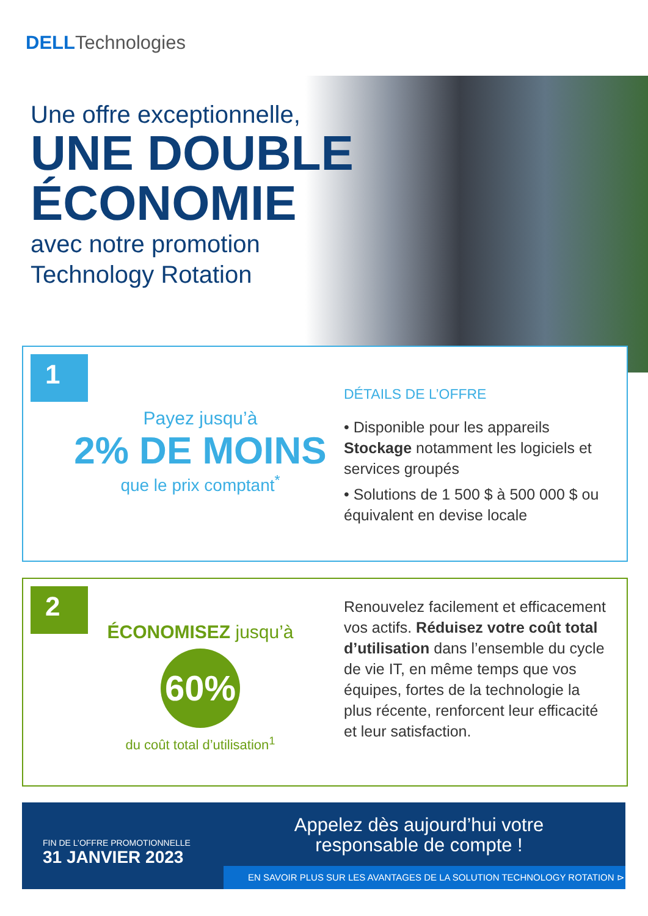DELLTechnologies
Une offre exceptionnelle,
UNE DOUBLE
ÉCONOMIE
avec notre promotion
Technology Rotation
1
Payez jusqu’à
2% DE MOINS
que le prix comptant<sup>*</sup>
DÉTAILS DE L’OFFRE
• Disponible pour les appareils Stockage notamment les logiciels et services groupés
• Solutions de 1 500 $ à 500 000 $ ou équivalent en devise locale
2
ÉCONOMISEZ jusqu’à
60%
du coût total d’utilisation<sup>1</sup>
Renouvelez facilement et efficacement vos actifs. Réduisez votre coût total d’utilisation dans l’ensemble du cycle de vie IT, en même temps que vos équipes, fortes de la technologie la plus récente, renforcent leur efficacité et leur satisfaction.
FIN DE L’OFFRE PROMOTIONNELLE
31 JANVIER 2023
Appelez dès aujourd’hui votre responsable de compte !
EN SAVOIR PLUS SUR LES AVANTAGES DE LA SOLUTION TECHNOLOGY ROTATION ⊳